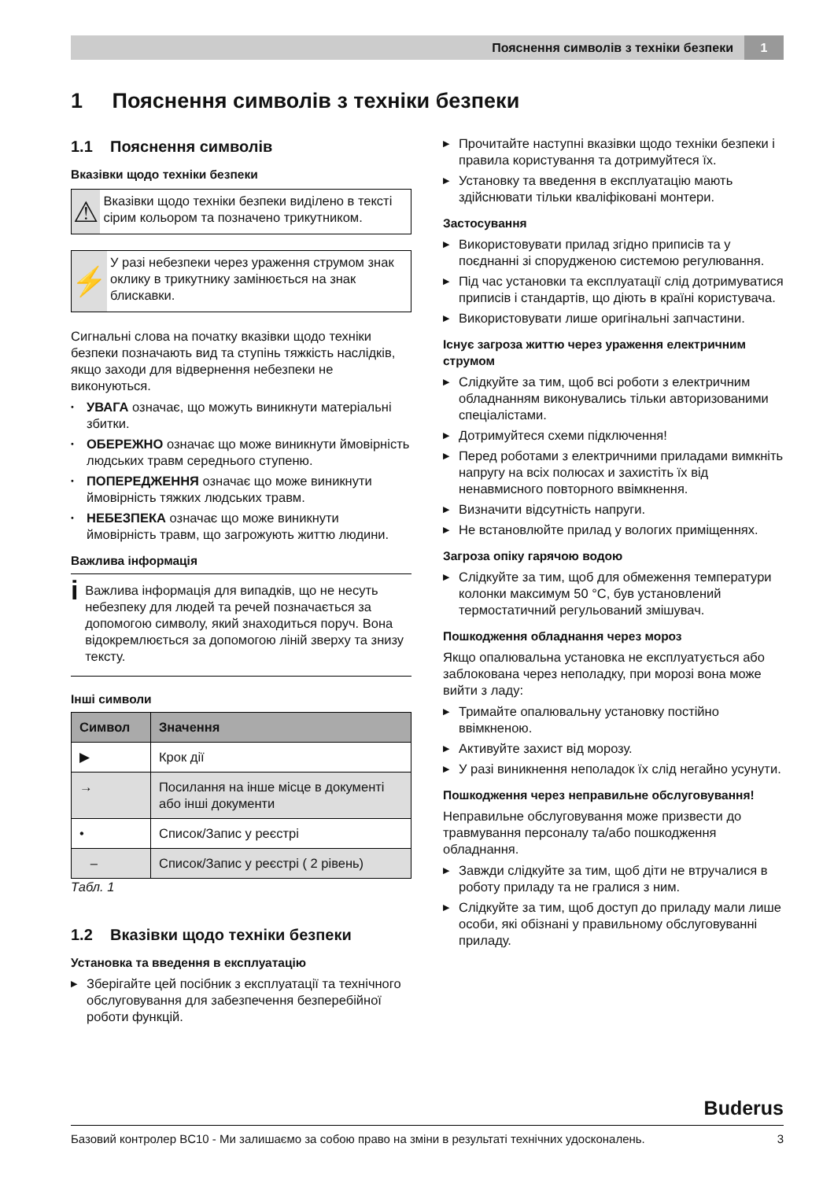Пояснення символів з техніки безпеки 1
1 Пояснення символів з техніки безпеки
1.1 Пояснення символів
Вказівки щодо техніки безпеки
⚠
Вказівки щодо техніки безпеки виділено в тексті сірим кольором та позначено трикутником.
⚡
У разі небезпеки через ураження струмом знак оклику в трикутнику замінюється на знак блискавки.
Сигнальні слова на початку вказівки щодо техніки безпеки позначають вид та ступінь тяжкість наслідків, якщо заходи для відвернення небезпеки не виконуються.
• УВАГА означає, що можуть виникнути матеріальні збитки.
• ОБЕРЕЖНО означає що може виникнути ймовірність людських травм середнього ступеню.
• ПОПЕРЕДЖЕННЯ означає що може виникнути ймовірність тяжких людських травм.
• НЕБЕЗПЕКА означає що може виникнути ймовірність травм, що загрожують життю людини.
Важлива інформація
i
Важлива інформація для випадків, що не несуть небезпеку для людей та речей позначається за допомогою символу, який знаходиться поруч. Вона відокремлюється за допомогою ліній зверху та знизу тексту.
Інші символи
| Символ | Значення |
| --- | --- |
| ▶ | Крок дії |
| → | Посилання на інше місце в документі або інші документи |
| • | Список/Запис у реєстрі |
| – | Список/Запис у реєстрі ( 2 рівень) |
Табл. 1
1.2 Вказівки щодо техніки безпеки
Установка та введення в експлуатацію
▶ Зберігайте цей посібник з експлуатації та технічного обслуговування для забезпечення безперебійної роботи функцій.
▶ Прочитайте наступні вказівки щодо техніки безпеки і правила користування та дотримуйтеся їх.
▶ Установку та введення в експлуатацію мають здійснювати тільки кваліфіковані монтери.
Застосування
▶ Використовувати прилад згідно приписів та у поєднанні зі спорудженою системою регулювання.
▶ Під час установки та експлуатації слід дотримуватися приписів і стандартів, що діють в країні користувача.
▶ Використовувати лише оригінальні запчастини.
Існує загроза життю через ураження електричним струмом
▶ Слідкуйте за тим, щоб всі роботи з електричним обладнанням виконувались тільки авторизованими спеціалістами.
▶ Дотримуйтеся схеми підключення!
▶ Перед роботами з електричними приладами вимкніть напругу на всіх полюсах и захистіть їх від ненавмисного повторного ввімкнення.
▶ Визначити відсутність напруги.
▶ Не встановлюйте прилад у вологих приміщеннях.
Загроза опіку гарячою водою
▶ Слідкуйте за тим, щоб для обмеження температури колонки максимум 50 °C, був установлений термостатичний регульований змішувач.
Пошкодження обладнання через мороз
Якщо опалювальна установка не експлуатується або заблокована через неполадку, при морозі вона може вийти з ладу:
▶ Тримайте опалювальну установку постійно ввімкненою.
▶ Активуйте захист від морозу.
▶ У разі виникнення неполадок їх слід негайно усунути.
Пошкодження через неправильне обслуговування!
Неправильне обслуговування може призвести до травмування персоналу та/або пошкодження обладнання.
▶ Завжди слідкуйте за тим, щоб діти не втручалися в роботу приладу та не гралися з ним.
▶ Слідкуйте за тим, щоб доступ до приладу мали лише особи, які обізнані у правильному обслуговуванні приладу.
Buderus
Базовий контролер BC10 - Ми залишаємо за собою право на зміни в результаті технічних удосконалень. 3